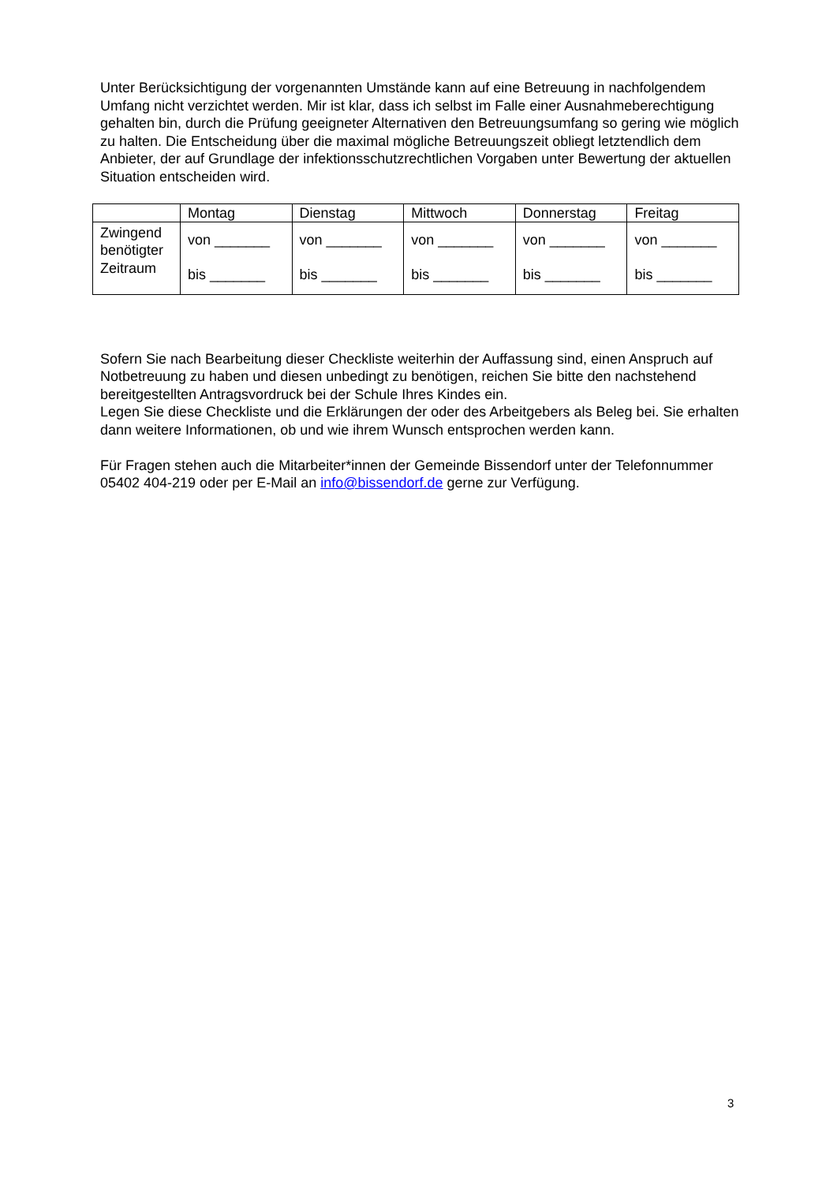Unter Berücksichtigung der vorgenannten Umstände kann auf eine Betreuung in nachfolgendem Umfang nicht verzichtet werden. Mir ist klar, dass ich selbst im Falle einer Ausnahmeberechtigung gehalten bin, durch die Prüfung geeigneter Alternativen den Betreuungsumfang so gering wie möglich zu halten. Die Entscheidung über die maximal mögliche Betreuungszeit obliegt letztendlich dem Anbieter, der auf Grundlage der infektionsschutzrechtlichen Vorgaben unter Bewertung der aktuellen Situation entscheiden wird.
| | Montag | Dienstag | Mittwoch | Donnerstag | Freitag |
| --- | --- | --- | --- | --- | --- |
| Zwingend benötigter Zeitraum | von _______ bis _______ | von _______ bis _______ | von _______ bis _______ | von _______ bis _______ | von _______ bis _______ |
Sofern Sie nach Bearbeitung dieser Checkliste weiterhin der Auffassung sind, einen Anspruch auf Notbetreuung zu haben und diesen unbedingt zu benötigen, reichen Sie bitte den nachstehend bereitgestellten Antragsvordruck bei der Schule Ihres Kindes ein.
Legen Sie diese Checkliste und die Erklärungen der oder des Arbeitgebers als Beleg bei. Sie erhalten dann weitere Informationen, ob und wie ihrem Wunsch entsprochen werden kann.
Für Fragen stehen auch die Mitarbeiter*innen der Gemeinde Bissendorf unter der Telefonnummer 05402 404-219 oder per E-Mail an info@bissendorf.de gerne zur Verfügung.
3